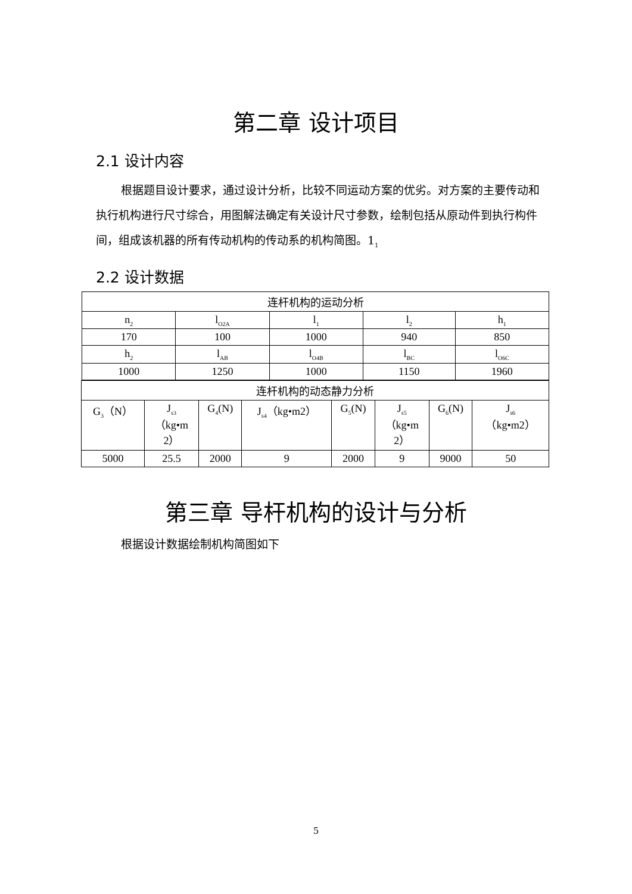第二章 设计项目
2.1 设计内容
根据题目设计要求，通过设计分析，比较不同运动方案的优劣。对方案的主要传动和执行机构进行尺寸综合，用图解法确定有关设计尺寸参数，绘制包括从原动件到执行构件间，组成该机器的所有传动机构的传动系的机构简图。1<sub>1</sub>
2.2 设计数据
| 连杆机构的运动分析 | | | | |
| n<sub>2</sub> | l<sub>O2A</sub> | l<sub>1</sub> | l<sub>2</sub> | h<sub>1</sub> |
| 170 | 100 | 1000 | 940 | 850 |
| h<sub>2</sub> | l<sub>AB</sub> | l<sub>O4B</sub> | l<sub>BC</sub> | l<sub>O6C</sub> |
| 1000 | 1250 | 1000 | 1150 | 1960 |
| 连杆机构的动态静力分析 | | | | | | | |
| G<sub>3</sub>（N） | J<sub>s3</sub> （kg•m 2） | G<sub>4</sub>(N) | J<sub>s4</sub>（kg•m2） | G<sub>5</sub>(N) | J<sub>s5</sub> （kg•m 2） | G<sub>6</sub>(N) | J<sub>s6</sub> （kg•m2） |
| 5000 | 25.5 | 2000 | 9 | 2000 | 9 | 9000 | 50 |
第三章 导杆机构的设计与分析
根据设计数据绘制机构简图如下
5